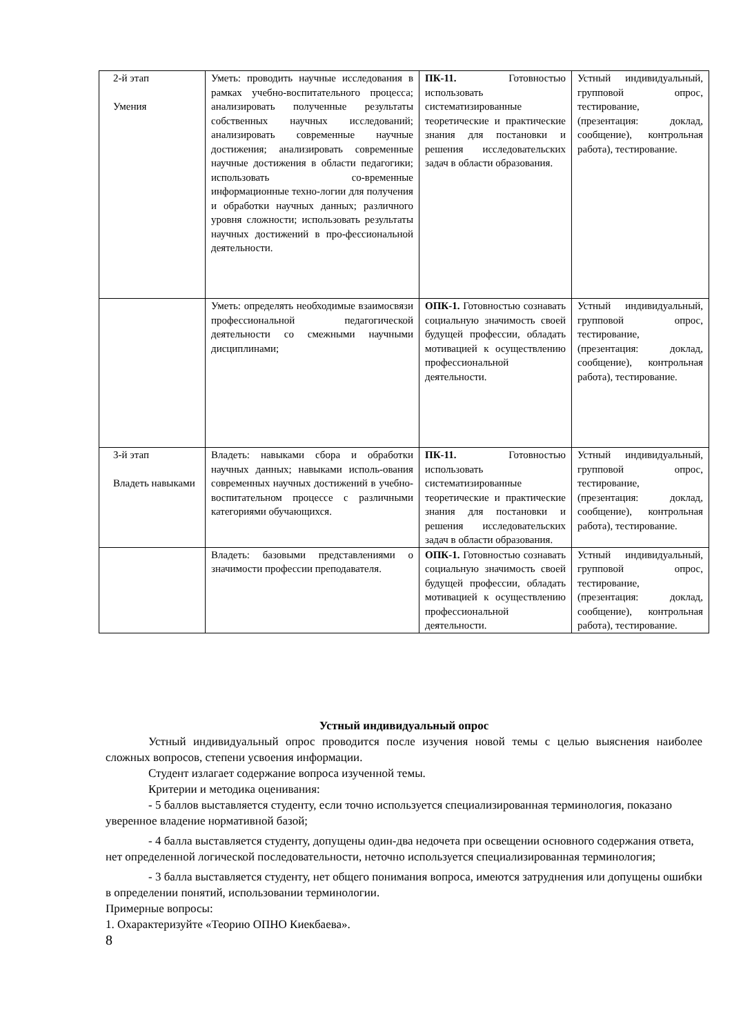| 2-й этап Умения | Уметь: проводить научные исследования в рамках учебно-воспитательного процесса; анализировать полученные результаты собственных научных исследований; анализировать современные научные достижения; анализировать современные научные достижения в области педагогики; использовать со-временные информационные техно-логии для получения и обработки научных данных; различного уровня сложности; использовать результаты научных достижений в про-фессиональной деятельности. | ПК-11. Готовностью использовать систематизированные теоретические и практические знания для постановки и решения исследовательских задач в области образования. | Устный индивидуальный, групповой опрос, тестирование, (презентация: доклад, сообщение), контрольная работа), тестирование. |
| | Уметь: определять необходимые взаимосвязи профессиональной педагогической деятельности со смежными научными дисциплинами; | ОПК-1. Готовностью сознавать социальную значимость своей будущей профессии, обладать мотивацией к осуществлению профессиональной деятельности. | Устный индивидуальный, групповой опрос, тестирование, (презентация: доклад, сообщение), контрольная работа), тестирование. |
| 3-й этап Владеть навыками | Владеть: навыками сбора и обработки научных данных; навыками исполь-ования современных научных достижений в учебно-воспитательном процессе с различными категориями обучающихся. | ПК-11. Готовностью использовать систематизированные теоретические и практические знания для постановки и решения исследовательских задач в области образования. | Устный индивидуальный, групповой опрос, тестирование, (презентация: доклад, сообщение), контрольная работа), тестирование. |
| | Владеть: базовыми представлениями о значимости профессии преподавателя. | ОПК-1. Готовностью сознавать социальную значимость своей будущей профессии, обладать мотивацией к осуществлению профессиональной деятельности. | Устный индивидуальный, групповой опрос, тестирование, (презентация: доклад, сообщение), контрольная работа), тестирование. |
Устный индивидуальный опрос
Устный индивидуальный опрос проводится после изучения новой темы с целью выяснения наиболее сложных вопросов, степени усвоения информации.
Студент излагает содержание вопроса изученной темы.
Критерии и методика оценивания:
- 5 баллов выставляется студенту, если точно используется специализированная терминология, показано уверенное владение нормативной базой;
- 4 балла выставляется студенту, допущены один-два недочета при освещении основного содержания ответа, нет определенной логической последовательности, неточно используется специализированная терминология;
- 3 балла выставляется студенту, нет общего понимания вопроса, имеются затруднения или допущены ошибки в определении понятий, использовании терминологии.
Примерные вопросы:
1. Охарактеризуйте «Теорию ОПНО Киекбаева».
8